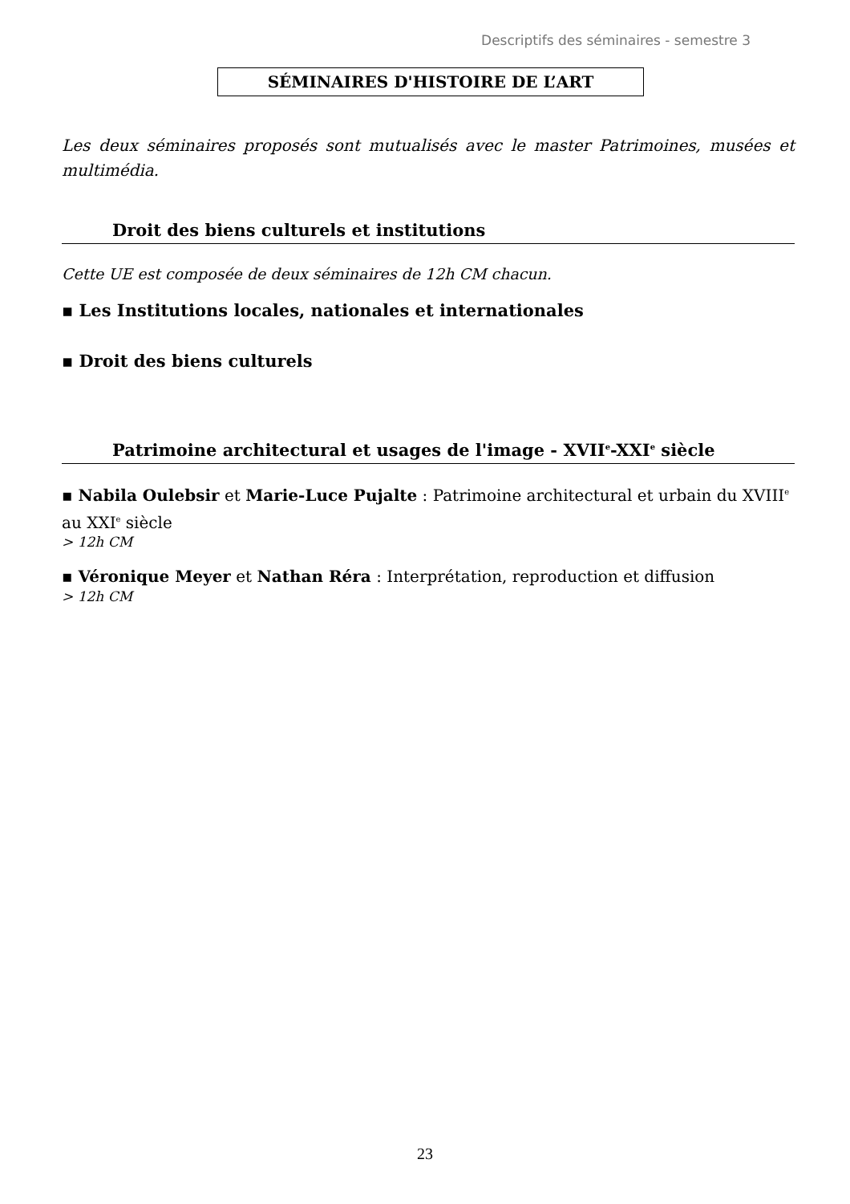Descriptifs des séminaires - semestre 3
SÉMINAIRES D'HISTOIRE DE L’ART
Les deux séminaires proposés sont mutualisés avec le master Patrimoines, musées et multimédia.
Droit des biens culturels et institutions
Cette UE est composée de deux séminaires de 12h CM chacun.
▪ Les Institutions locales, nationales et internationales
▪ Droit des biens culturels
Patrimoine architectural et usages de l'image - XVII<sup>e</sup>-XXI<sup>e</sup> siècle
▪ Nabila Oulebsir et Marie-Luce Pujalte : Patrimoine architectural et urbain du XVIII<sup>e</sup> au XXI<sup>e</sup> siècle
> 12h CM
▪ Véronique Meyer et Nathan Réra : Interprétation, reproduction et diffusion
> 12h CM
23